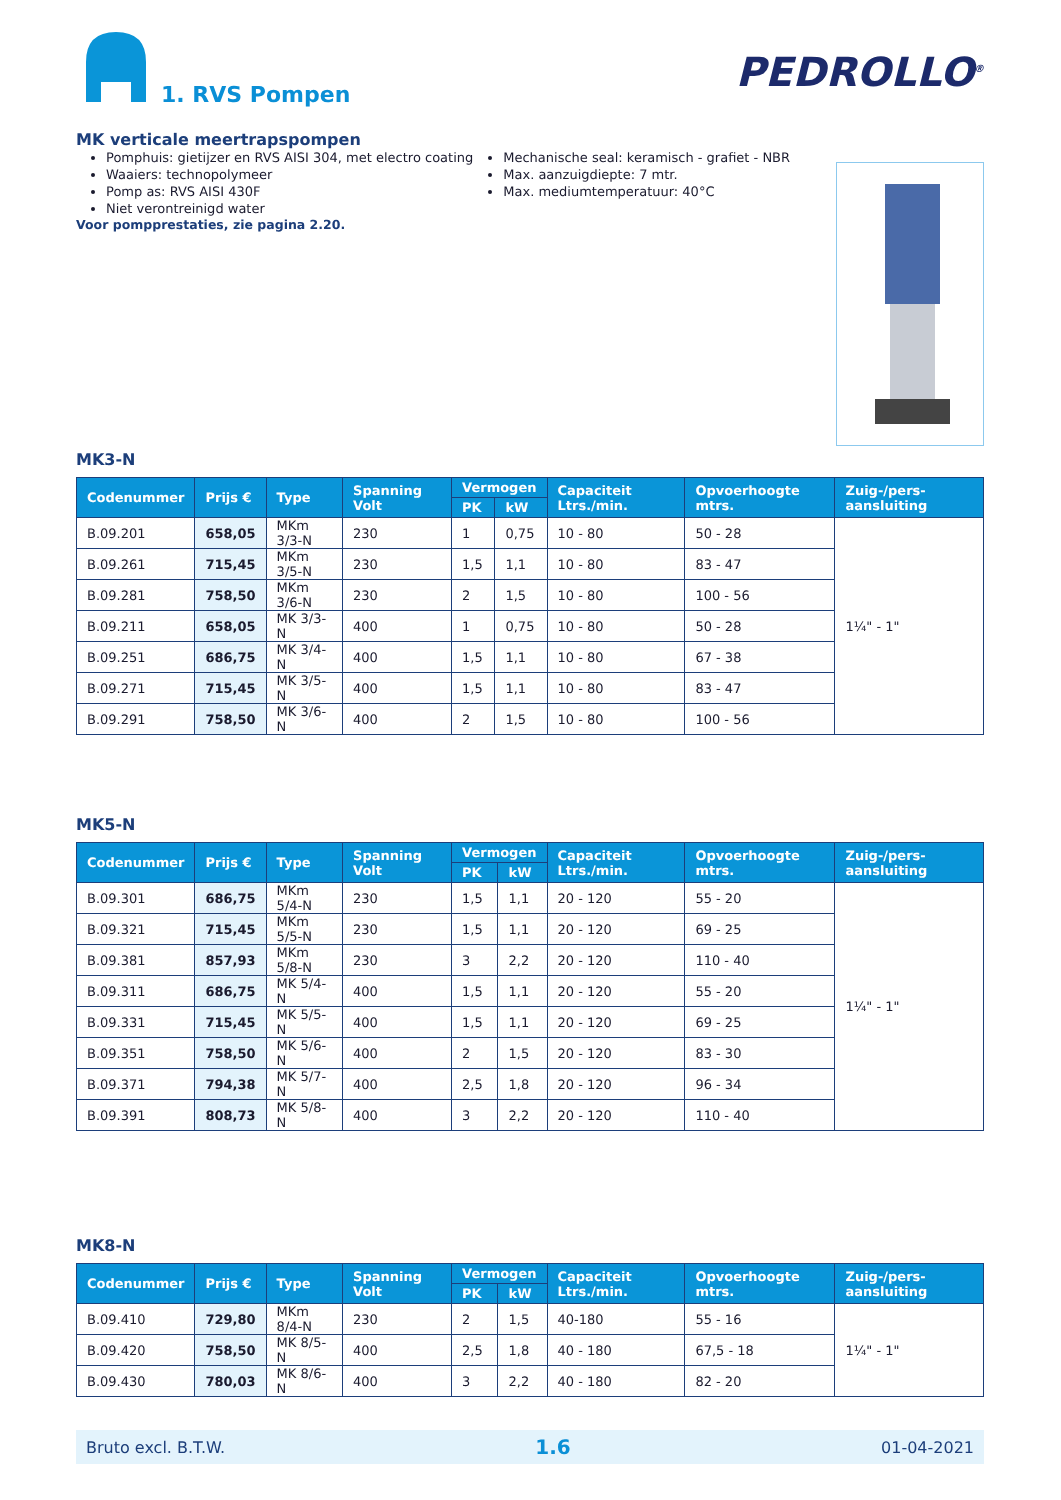1. RVS Pompen
PEDROLLO<sup>®</sup>
MK verticale meertrapspompen
Pomphuis: gietijzer en RVS AISI 304, met electro coating
Waaiers: technopolymeer
Pomp as: RVS AISI 430F
Niet verontreinigd water
Mechanische seal: keramisch - grafiet - NBR
Max. aanzuigdiepte: 7 mtr.
Max. mediumtemperatuur: 40°C
Voor pompprestaties, zie pagina 2.20.
MK3-N
| Codenummer | Prijs € | Type | Spanning Volt | Vermogen | | Capaciteit Ltrs./min. | Opvoerhoogte mtrs. | Zuig-/pers-aansluiting |
| --- | --- | --- | --- | --- | --- | --- | --- | --- |
| | | | | PK | kW | | | |
| B.09.201 | 658,05 | MKm 3/3-N | 230 | 1 | 0,75 | 10 - 80 | 50 - 28 | 1¼" - 1" |
| B.09.261 | 715,45 | MKm 3/5-N | 230 | 1,5 | 1,1 | 10 - 80 | 83 - 47 | |
| B.09.281 | 758,50 | MKm 3/6-N | 230 | 2 | 1,5 | 10 - 80 | 100 - 56 | |
| B.09.211 | 658,05 | MK 3/3-N | 400 | 1 | 0,75 | 10 - 80 | 50 - 28 | |
| B.09.251 | 686,75 | MK 3/4-N | 400 | 1,5 | 1,1 | 10 - 80 | 67 - 38 | |
| B.09.271 | 715,45 | MK 3/5-N | 400 | 1,5 | 1,1 | 10 - 80 | 83 - 47 | |
| B.09.291 | 758,50 | MK 3/6-N | 400 | 2 | 1,5 | 10 - 80 | 100 - 56 | |
MK5-N
| Codenummer | Prijs € | Type | Spanning Volt | Vermogen | | Capaciteit Ltrs./min. | Opvoerhoogte mtrs. | Zuig-/pers-aansluiting |
| --- | --- | --- | --- | --- | --- | --- | --- | --- |
| | | | | PK | kW | | | |
| B.09.301 | 686,75 | MKm 5/4-N | 230 | 1,5 | 1,1 | 20 - 120 | 55 - 20 | 1¼" - 1" |
| B.09.321 | 715,45 | MKm 5/5-N | 230 | 1,5 | 1,1 | 20 - 120 | 69 - 25 | |
| B.09.381 | 857,93 | MKm 5/8-N | 230 | 3 | 2,2 | 20 - 120 | 110 - 40 | |
| B.09.311 | 686,75 | MK 5/4-N | 400 | 1,5 | 1,1 | 20 - 120 | 55 - 20 | |
| B.09.331 | 715,45 | MK 5/5-N | 400 | 1,5 | 1,1 | 20 - 120 | 69 - 25 | |
| B.09.351 | 758,50 | MK 5/6-N | 400 | 2 | 1,5 | 20 - 120 | 83 - 30 | |
| B.09.371 | 794,38 | MK 5/7-N | 400 | 2,5 | 1,8 | 20 - 120 | 96 - 34 | |
| B.09.391 | 808,73 | MK 5/8-N | 400 | 3 | 2,2 | 20 - 120 | 110 - 40 | |
MK8-N
| Codenummer | Prijs € | Type | Spanning Volt | Vermogen | | Capaciteit Ltrs./min. | Opvoerhoogte mtrs. | Zuig-/pers-aansluiting |
| --- | --- | --- | --- | --- | --- | --- | --- | --- |
| | | | | PK | kW | | | |
| B.09.410 | 729,80 | MKm 8/4-N | 230 | 2 | 1,5 | 40-180 | 55 - 16 | 1¼" - 1" |
| B.09.420 | 758,50 | MK 8/5-N | 400 | 2,5 | 1,8 | 40 - 180 | 67,5 - 18 | |
| B.09.430 | 780,03 | MK 8/6-N | 400 | 3 | 2,2 | 40 - 180 | 82 - 20 | |
Bruto excl. B.T.W. 1.6 01-04-2021